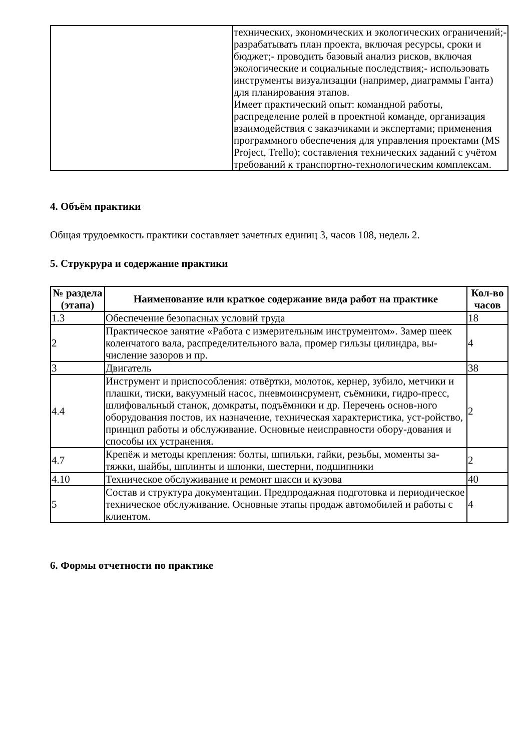| | технических, экономических и экологических ограничений;- разрабатывать план проекта, включая ресурсы, сроки и бюджет;- проводить базовый анализ рисков, включая экологические и социальные последствия;- использовать инструменты визуализации (например, диаграммы Ганта) для планирования этапов. Имеет практический опыт: командной работы, распределение ролей в проектной команде, организация взаимодействия с заказчиками и экспертами; применения программного обеспечения для управления проектами (MS Project, Trello); составления технических заданий с учётом требований к транспортно-технологическим комплексам. |
4. Объём практики
Общая трудоемкость практики составляет зачетных единиц 3, часов 108, недель 2.
5. Струкрура и содержание практики
| № раздела (этапа) | Наименование или краткое содержание вида работ на практике | Кол-во часов |
| --- | --- | --- |
| 1.3 | Обеспечение безопасных условий труда | 18 |
| 2 | Практическое занятие «Работа с измерительным инструментом». Замер шеек коленчатого вала, распределительного вала, промер гильзы цилиндра, вы-числение зазоров и пр. | 4 |
| 3 | Двигатель | 38 |
| 4.4 | Инструмент и приспособления: отвёртки, молоток, кернер, зубило, метчики и плашки, тиски, вакуумный насос, пневмоинсрумент, съёмники, гидро-пресс, шлифовальный станок, домкраты, подъёмники и др. Перечень основ-ного оборудования постов, их назначение, техническая характеристика, уст-ройство, принцип работы и обслуживание. Основные неисправности обору-дования и способы их устранения. | 2 |
| 4.7 | Крепёж и методы крепления: болты, шпильки, гайки, резьбы, моменты за-тяжки, шайбы, шплинты и шпонки, шестерни, подшипники | 2 |
| 4.10 | Техническое обслуживание и ремонт шасси и кузова | 40 |
| 5 | Состав и структура документации. Предпродажная подготовка и периодическое техническое обслуживание. Основные этапы продаж автомобилей и работы с клиентом. | 4 |
6. Формы отчетности по практике